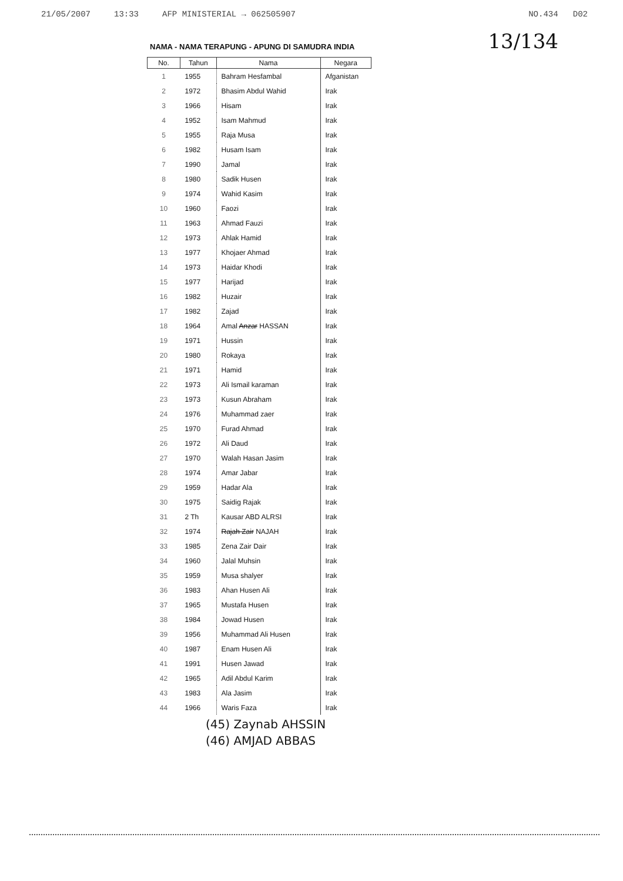21/05/2007 13:33 AFP MINISTERIAL → 062505907 NO.434 D02
13/134
NAMA - NAMA TERAPUNG - APUNG DI SAMUDRA INDIA
| No. | Tahun | Nama | Negara |
| --- | --- | --- | --- |
| 1 | 1955 | Bahram Hesfambal | Afganistan |
| 2 | 1972 | Bhasim Abdul Wahid | Irak |
| 3 | 1966 | Hisam | Irak |
| 4 | 1952 | Isam Mahmud | Irak |
| 5 | 1955 | Raja Musa | Irak |
| 6 | 1982 | Husam Isam | Irak |
| 7 | 1990 | Jamal | Irak |
| 8 | 1980 | Sadik Husen | Irak |
| 9 | 1974 | Wahid Kasim | Irak |
| 10 | 1960 | Faozi | Irak |
| 11 | 1963 | Ahmad Fauzi | Irak |
| 12 | 1973 | Ahlak Hamid | Irak |
| 13 | 1977 | Khojaer Ahmad | Irak |
| 14 | 1973 | Haidar Khodi | Irak |
| 15 | 1977 | Harijad | Irak |
| 16 | 1982 | Huzair | Irak |
| 17 | 1982 | Zajad | Irak |
| 18 | 1964 | Amal Anzar HASSAN | Irak |
| 19 | 1971 | Hussin | Irak |
| 20 | 1980 | Rokaya | Irak |
| 21 | 1971 | Hamid | Irak |
| 22 | 1973 | Ali Ismail karaman | Irak |
| 23 | 1973 | Kusun Abraham | Irak |
| 24 | 1976 | Muhammad zaer | Irak |
| 25 | 1970 | Furad Ahmad | Irak |
| 26 | 1972 | Ali Daud | Irak |
| 27 | 1970 | Walah Hasan Jasim | Irak |
| 28 | 1974 | Amar Jabar | Irak |
| 29 | 1959 | Hadar Ala | Irak |
| 30 | 1975 | Saidig Rajak | Irak |
| 31 | 2 Th | Kausar ABD ALRSI | Irak |
| 32 | 1974 | Rajah Zair NAJAH | Irak |
| 33 | 1985 | Zena Zair Dair | Irak |
| 34 | 1960 | Jalal Muhsin | Irak |
| 35 | 1959 | Musa shalyer | Irak |
| 36 | 1983 | Ahan Husen Ali | Irak |
| 37 | 1965 | Mustafa Husen | Irak |
| 38 | 1984 | Jowad Husen | Irak |
| 39 | 1956 | Muhammad Ali Husen | Irak |
| 40 | 1987 | Enam Husen Ali | Irak |
| 41 | 1991 | Husen Jawad | Irak |
| 42 | 1965 | Adil Abdul Karim | Irak |
| 43 | 1983 | Ala Jasim | Irak |
| 44 | 1966 | Waris Faza | Irak |
(45) Zaynab AHSSIN
(46) AMJAD ABBAS